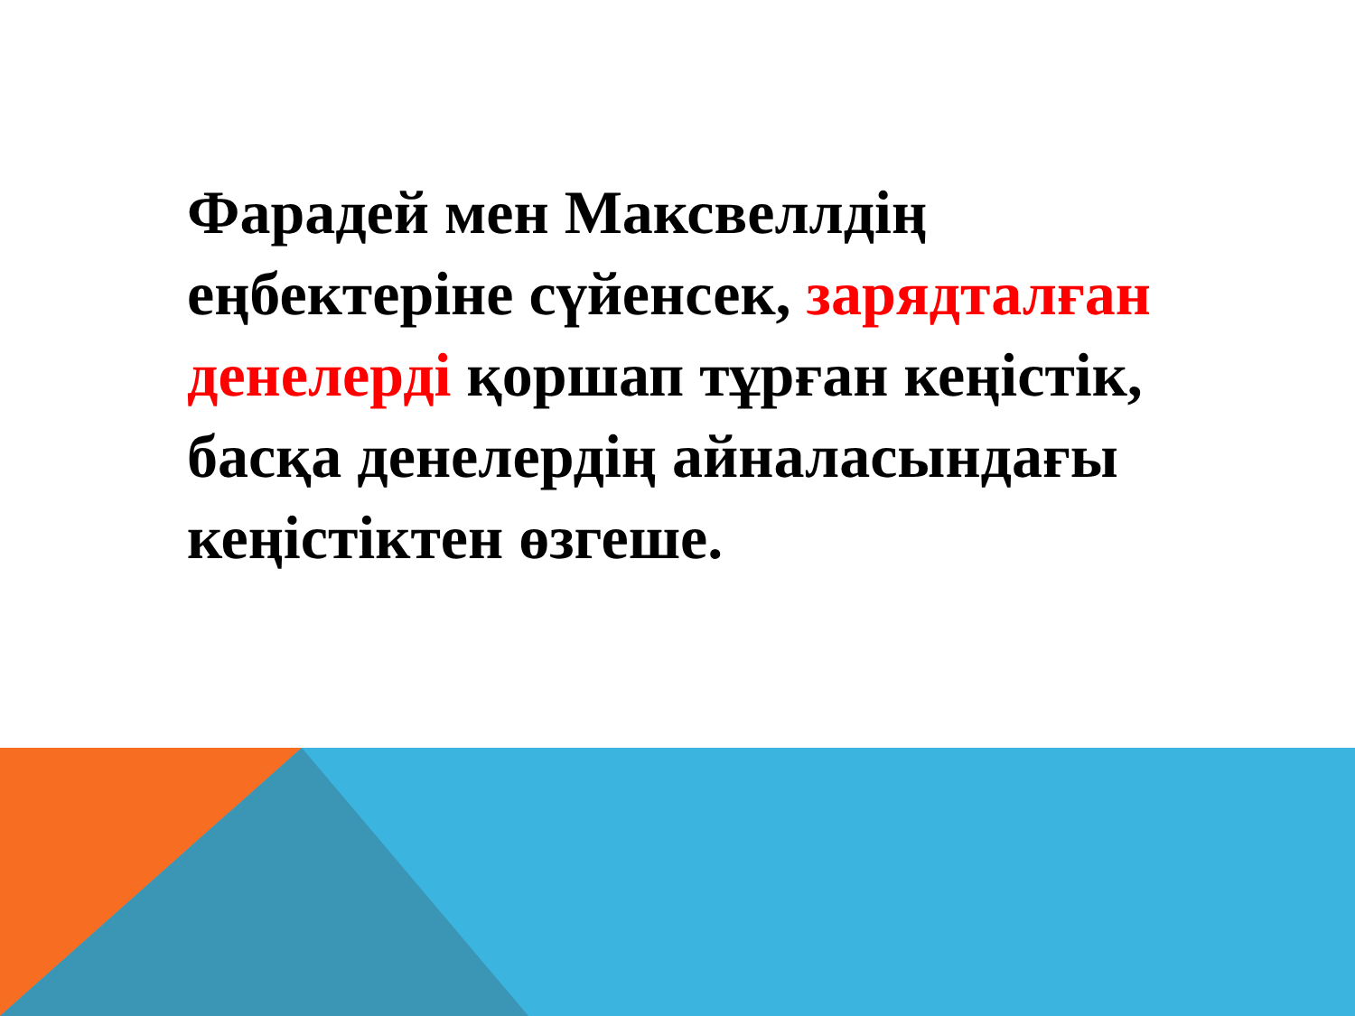Фарадей мен Максвеллдің еңбектеріне сүйенсек, зарядталған денелерді қоршап тұрған кеңістік, басқа денелердің айналасындағы кеңістіктен өзгеше.